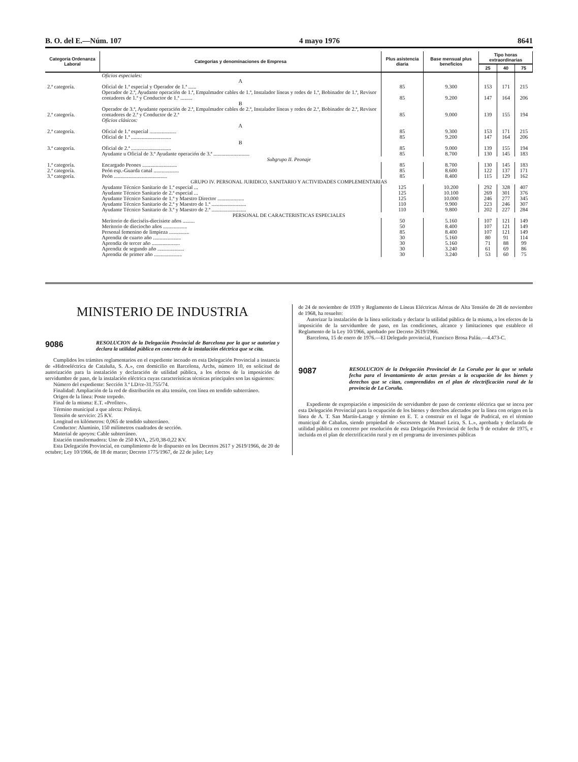B. O. del E.—Núm. 107 4 mayo 1976 8641
| Categoría Ordenanza Laboral | Categorías y denominaciones de Empresa | Plus asistencia diaria | Base mensual plus beneficios | Tipo horas extraordinarias | | |
| --- | --- | --- | --- | --- | --- | --- |
| | | | | 25 | 40 | 75 |
| | Oficios especiales: A | | | | | |
| 2.ª categoría. | Oficial de 1.ª especial y Operador de 1.ª ...... | 85 | 9.300 | 153 | 171 | 215 |
| | Operador de 2.ª, Ayudante operación de 1.ª, Empalmador cables de 1.ª, Instalador líneas y redes de 1.ª, Bobinador de 1.ª, Revisor contadores de 1.ª y Conductor de 1.ª ......... | 85 | 9.200 | 147 | 164 | 206 |
| | B | | | | | |
| 2.ª categoría. | Operador de 3.ª, Ayudante operación de 2.ª, Empalmador cables de 2.ª, Instalador líneas y redes de 2.ª, Bobinador de 2.ª, Revisor contadores de 2.ª y Conductor de 2.ª | 85 | 9.000 | 139 | 155 | 194 |
| | Oficios clásicos: A | | | | | |
| 2.ª categoría. | Oficial de 1.ª especial .................... | 85 | 9.300 | 153 | 171 | 215 |
| | Oficial de 1.ª .............................. | 85 | 9.200 | 147 | 164 | 206 |
| | B | | | | | |
| 3.ª categoría. | Oficial de 2.ª .............................. | 85 | 9.000 | 139 | 155 | 194 |
| | Ayudante u Oficial de 3.ª Ayudante operación de 3.ª ........................... | 85 | 8.700 | 130 | 145 | 183 |
| Subgrupo II. Peonaje | | | | | | |
| 1.ª categoría. | Encargado Peones .......................... | 85 | 8.700 | 130 | 145 | 183 |
| 2.ª categoría. | Peón esp.-Guarda canal ................... | 85 | 8.600 | 122 | 137 | 171 |
| 3.ª categoría. | Peón ........................................ | 85 | 8.400 | 115 | 129 | 162 |
| GRUPO IV. PERSONAL JURIDICO, SANITARIO Y ACTIVIDADES COMPLEMENTARIAS | | | | | | |
| | Ayudante Técnico Sanitario de 1.ª especial ... | 125 | 10.200 | 292 | 328 | 407 |
| | Ayudante Técnico Sanitario de 2.ª especial ... | 125 | 10.100 | 269 | 301 | 376 |
| | Ayudante Técnico Sanitario de 1.ª y Maestro Director .................... | 125 | 10.000 | 246 | 277 | 345 |
| | Ayudante Técnico Sanitario de 2.ª y Maestro de 1.ª .......................... | 110 | 9.900 | 223 | 246 | 307 |
| | Ayudante Técnico Sanitario de 3.ª y Maestro de 2.ª .......................... | 110 | 9.800 | 202 | 227 | 284 |
| PERSONAL DE CARACTERISTICAS ESPECIALES | | | | | | |
| | Meritorio de dieciséis-diecisiete años ......... | 50 | 5.160 | 107 | 121 | 149 |
| | Meritorio de dieciocho años .................. | 50 | 8.400 | 107 | 121 | 149 |
| | Personal femenino de limpieza ............... | 85 | 8.400 | 107 | 121 | 149 |
| | Aprendiz de cuarto año ..................... | 30 | 5.160 | 80 | 91 | 114 |
| | Aprendiz de tercer año ..................... | 30 | 5.160 | 71 | 88 | 99 |
| | Aprendiz de segundo año .................... | 30 | 3.240 | 61 | 69 | 86 |
| | Aprendiz de primer año ..................... | 30 | 3.240 | 53 | 60 | 75 |
MINISTERIO DE INDUSTRIA
9086 RESOLUCION de la Delegación Provincial de Barcelona por la que se autoriza y declara la utilidad pública en concreto de la instalación eléctrica que se cita.
Cumplidos los trámites reglamentarios en el expediente incoado en esta Delegación Provincial a instancia de «Hidroeléctrica de Cataluña, S. A.», con domicilio en Barcelona, Archs, número 10, en solicitud de autorización para la instalación y declaración de utilidad pública, a los efectos de la imposición de servidumbre de paso, de la instalación eléctrica cuyas características técnicas principales son las siguientes:
Número del expediente: Sección 3.ª LD/ce-31.755/74.
Finalidad: Ampliación de la red de distribución en alta tensión, con línea en tendido subterráneo.
Origen de la línea: Poste torpedo.
Final de la misma: E.T. «Profiter».
Término municipal a que afecta: Polinyá.
Tensión de servicio: 25 KV.
Longitud en kilómetros: 0,065 de tendido subterráneo.
Conductor: Aluminio, 150 milímetros cuadrados de sección.
Material de apoyos: Cable subterráneo.
Estación transformadora: Uno de 250 KVA., 25/0,38-0,22 KV.
Esta Delegación Provincial, en cumplimiento de lo dispuesto en los Decretos 2617 y 2619/1966, de 20 de octubre; Ley 10/1966, de 18 de marzo; Decreto 1775/1967, de 22 de julio; Ley
de 24 de noviembre de 1939 y Reglamento de Líneas Eléctricas Aéreas de Alta Tensión de 28 de noviembre de 1968, ha resuelto:
Autorizar la instalación de la línea solicitada y declarar la utilidad pública de la misma, a los efectos de la imposición de la servidumbre de paso, en las condiciones, alcance y limitaciones que establece el Reglamento de la Ley 10/1966, aprobado por Decreto 2619/1966.
Barcelona, 15 de enero de 1976.—El Delegado provincial, Francisco Brosa Paláu.—4.473-C.
9087 RESOLUCION de la Delegación Provincial de La Coruña por la que se señala fecha para el levantamiento de actas previas a la ocupación de los bienes y derechos que se citan, comprendidos en el plan de electrificación rural de la provincia de La Coruña.
Expediente de expropiación e imposición de servidumbre de paso de corriente eléctrica que se incoa por esta Delegación Provincial para la ocupación de los bienes y derechos afectados por la línea con origen en la línea de A. T. San Martín-Larage y término en E. T. a construir en el lugar de Pudrical, en el término municipal de Cabañas, siendo propiedad de «Sucesores de Manuel Leira, S. L.», aprobada y declarada de utilidad pública en concreto por resolución de esta Delegación Provincial de fecha 9 de octubre de 1975, e incluida en el plan de electrificación rural y en el programa de inversiones públicas